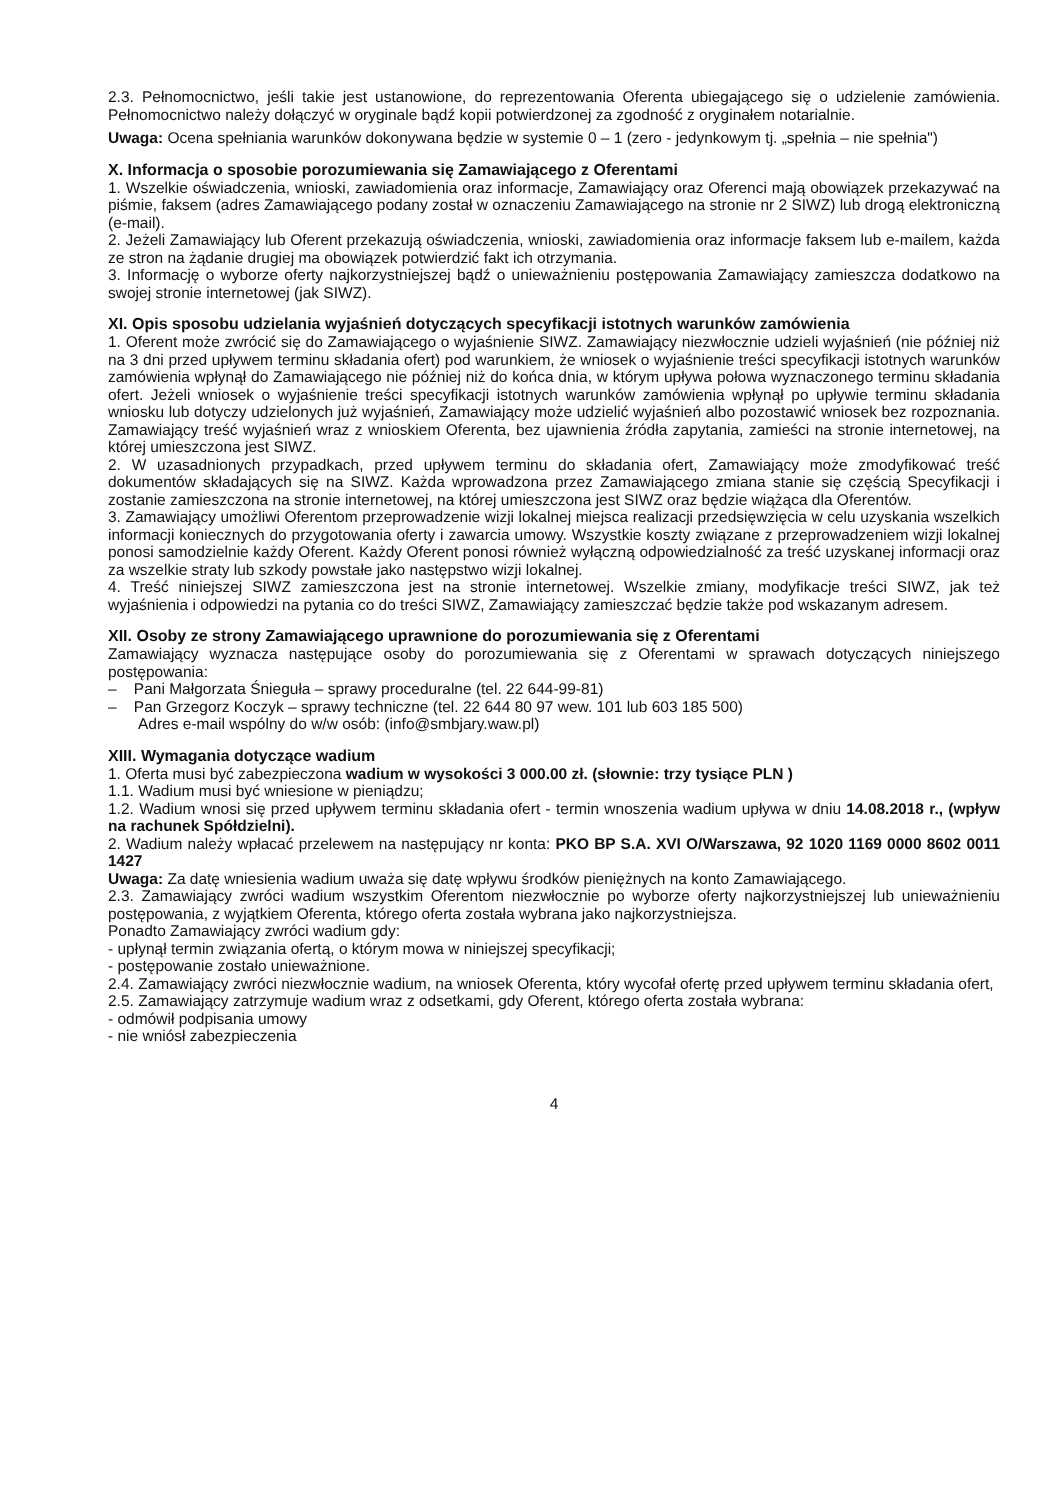2.3. Pełnomocnictwo, jeśli takie jest ustanowione, do reprezentowania Oferenta ubiegającego się o udzielenie zamówienia. Pełnomocnictwo należy dołączyć w oryginale bądź kopii potwierdzonej za zgodność z oryginałem notarialnie.
Uwaga: Ocena spełniania warunków dokonywana będzie w systemie 0 – 1 (zero - jedynkowym tj. „spełnia – nie spełnia")
X. Informacja o sposobie porozumiewania się Zamawiającego z Oferentami
1. Wszelkie oświadczenia, wnioski, zawiadomienia oraz informacje, Zamawiający oraz Oferenci mają obowiązek przekazywać na piśmie, faksem (adres Zamawiającego podany został w oznaczeniu Zamawiającego na stronie nr 2 SIWZ) lub drogą elektroniczną (e-mail).
2. Jeżeli Zamawiający lub Oferent przekazują oświadczenia, wnioski, zawiadomienia oraz informacje faksem lub e-mailem, każda ze stron na żądanie drugiej ma obowiązek potwierdzić fakt ich otrzymania.
3. Informację o wyborze oferty najkorzystniejszej bądź o unieważnieniu postępowania Zamawiający zamieszcza dodatkowo na swojej stronie internetowej (jak SIWZ).
XI. Opis sposobu udzielania wyjaśnień dotyczących specyfikacji istotnych warunków zamówienia
1. Oferent może zwrócić się do Zamawiającego o wyjaśnienie SIWZ. Zamawiający niezwłocznie udzieli wyjaśnień (nie później niż na 3 dni przed upływem terminu składania ofert) pod warunkiem, że wniosek o wyjaśnienie treści specyfikacji istotnych warunków zamówienia wpłynął do Zamawiającego nie później niż do końca dnia, w którym upływa połowa wyznaczonego terminu składania ofert. Jeżeli wniosek o wyjaśnienie treści specyfikacji istotnych warunków zamówienia wpłynął po upływie terminu składania wniosku lub dotyczy udzielonych już wyjaśnień, Zamawiający może udzielić wyjaśnień albo pozostawić wniosek bez rozpoznania. Zamawiający treść wyjaśnień wraz z wnioskiem Oferenta, bez ujawnienia źródła zapytania, zamieści na stronie internetowej, na której umieszczona jest SIWZ.
2. W uzasadnionych przypadkach, przed upływem terminu do składania ofert, Zamawiający może zmodyfikować treść dokumentów składających się na SIWZ. Każda wprowadzona przez Zamawiającego zmiana stanie się częścią Specyfikacji i zostanie zamieszczona na stronie internetowej, na której umieszczona jest SIWZ oraz będzie wiążąca dla Oferentów.
3. Zamawiający umożliwi Oferentom przeprowadzenie wizji lokalnej miejsca realizacji przedsięwzięcia w celu uzyskania wszelkich informacji koniecznych do przygotowania oferty i zawarcia umowy. Wszystkie koszty związane z przeprowadzeniem wizji lokalnej ponosi samodzielnie każdy Oferent. Każdy Oferent ponosi również wyłączną odpowiedzialność za treść uzyskanej informacji oraz za wszelkie straty lub szkody powstałe jako następstwo wizji lokalnej.
4. Treść niniejszej SIWZ zamieszczona jest na stronie internetowej. Wszelkie zmiany, modyfikacje treści SIWZ, jak też wyjaśnienia i odpowiedzi na pytania co do treści SIWZ, Zamawiający zamieszczać będzie także pod wskazanym adresem.
XII. Osoby ze strony Zamawiającego uprawnione do porozumiewania się z Oferentami
Zamawiający wyznacza następujące osoby do porozumiewania się z Oferentami w sprawach dotyczących niniejszego postępowania:
– Pani Małgorzata Śnieguła – sprawy proceduralne (tel. 22 644-99-81)
– Pan Grzegorz Koczyk – sprawy techniczne (tel. 22 644 80 97 wew. 101 lub 603 185 500)
Adres e-mail wspólny do w/w osób: (info@smbjary.waw.pl)
XIII. Wymagania dotyczące wadium
1. Oferta musi być zabezpieczona wadium w wysokości 3 000.00 zł. (słownie: trzy tysiące PLN )
1.1. Wadium musi być wniesione w pieniądzu;
1.2. Wadium wnosi się przed upływem terminu składania ofert - termin wnoszenia wadium upływa w dniu 14.08.2018 r., (wpływ na rachunek Spółdzielni).
2. Wadium należy wpłacać przelewem na następujący nr konta: PKO BP S.A. XVI O/Warszawa, 92 1020 1169 0000 8602 0011 1427
Uwaga: Za datę wniesienia wadium uważa się datę wpływu środków pieniężnych na konto Zamawiającego.
2.3. Zamawiający zwróci wadium wszystkim Oferentom niezwłocznie po wyborze oferty najkorzystniejszej lub unieważnieniu postępowania, z wyjątkiem Oferenta, którego oferta została wybrana jako najkorzystniejsza.
Ponadto Zamawiający zwróci wadium gdy:
- upłynął termin związania ofertą, o którym mowa w niniejszej specyfikacji;
- postępowanie zostało unieważnione.
2.4. Zamawiający zwróci niezwłocznie wadium, na wniosek Oferenta, który wycofał ofertę przed upływem terminu składania ofert,
2.5. Zamawiający zatrzymuje wadium wraz z odsetkami, gdy Oferent, którego oferta została wybrana:
- odmówił podpisania umowy
- nie wniósł zabezpieczenia
4